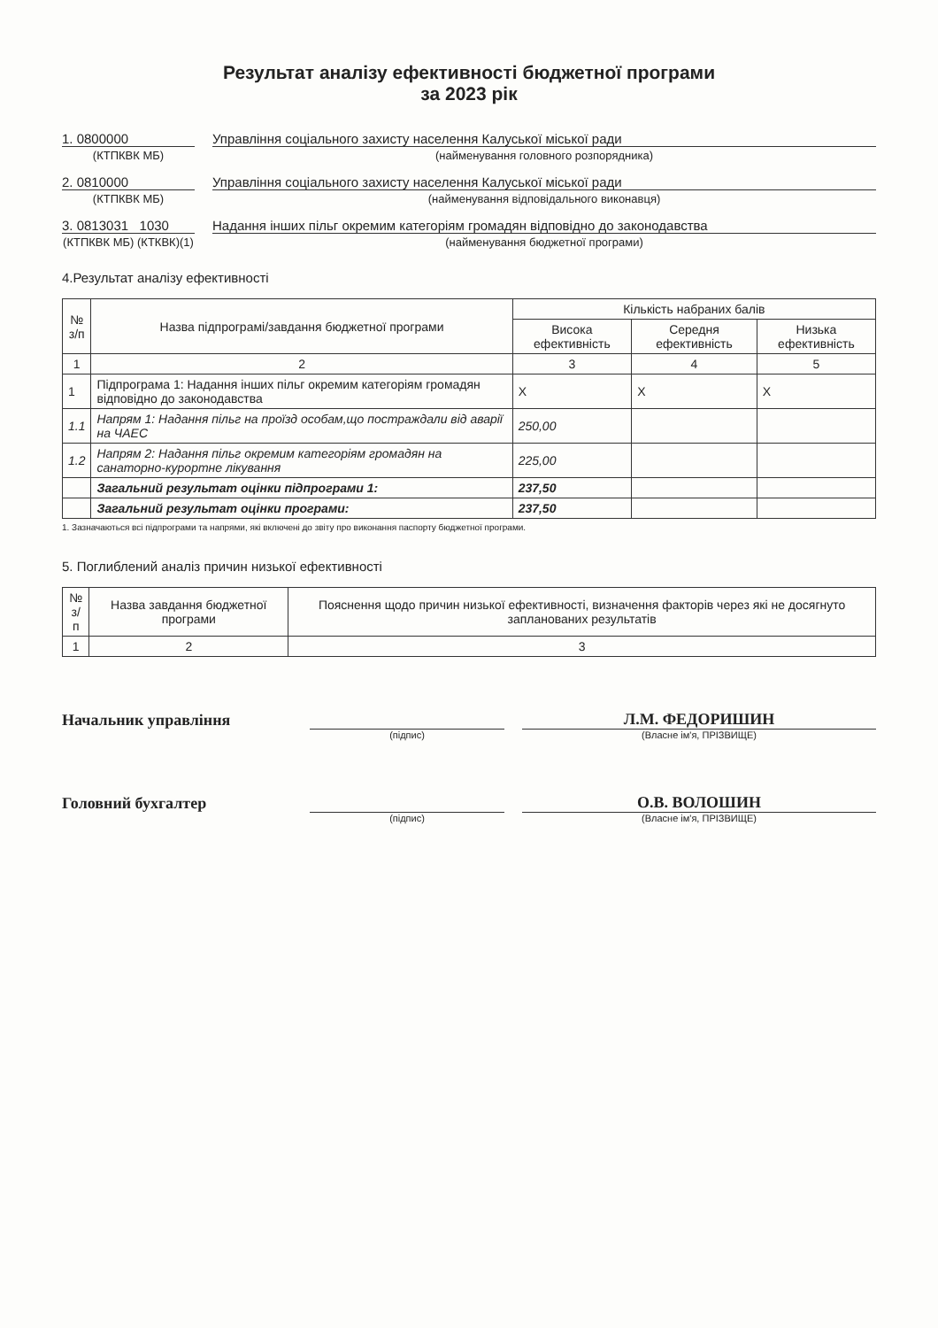Результат аналізу ефективності бюджетної програми
за 2023 рік
1. 0800000 Управління соціального захисту населення Калуської міської ради
(КТПКВК МБ) (найменування головного розпорядника)
2. 0810000 Управління соціального захисту населення Калуської міської ради
(КТПКВК МБ) (найменування відповідального виконавця)
3. 0813031 1030
Надання інших пільг окремим категоріям громадян відповідно до законодавства
(КТПКВК МБ) (КТКВК)(1)
(найменування бюджетної програми)
4.Результат аналізу ефективності
| № з/п | Назва підпрограмі/завдання бюджетної програми | Кількість набраних балів | | |
| --- | --- | --- | --- | --- |
| | | Висока ефективність | Середня ефективність | Низька ефективність |
| 1 | 2 | 3 | 4 | 5 |
| 1 | Підпрограма 1: Надання інших пільг окремим категоріям громадян відповідно до законодавства | X | X | X |
| 1.1 | Напрям 1: Надання пільг на проїзд особам,що постраждали від аварії на ЧАЕС | 250,00 | | |
| 1.2 | Напрям 2: Надання пільг окремим категоріям громадян на санаторно-курортне лікування | 225,00 | | |
| | Загальний результат оцінки підпрограми 1: | 237,50 | | |
| | Загальний результат оцінки програми: | 237,50 | | |
1. Зазначаються всі підпрограми та напрями, які включені до звіту про виконання паспорту бюджетної програми.
5. Поглиблений аналіз причин низької ефективності
| № з/п | Назва завдання бюджетної програми | Пояснення щодо причин низької ефективності, визначення факторів через які не досягнуто запланованих результатів |
| --- | --- | --- |
| 1 | 2 | 3 |
Начальник управління
Л.М. ФЕДОРИШИН
(підпис) (Власне ім'я, ПРІЗВИЩЕ)
Головний бухгалтер
О.В. ВОЛОШИН
(підпис) (Власне ім'я, ПРІЗВИЩЕ)